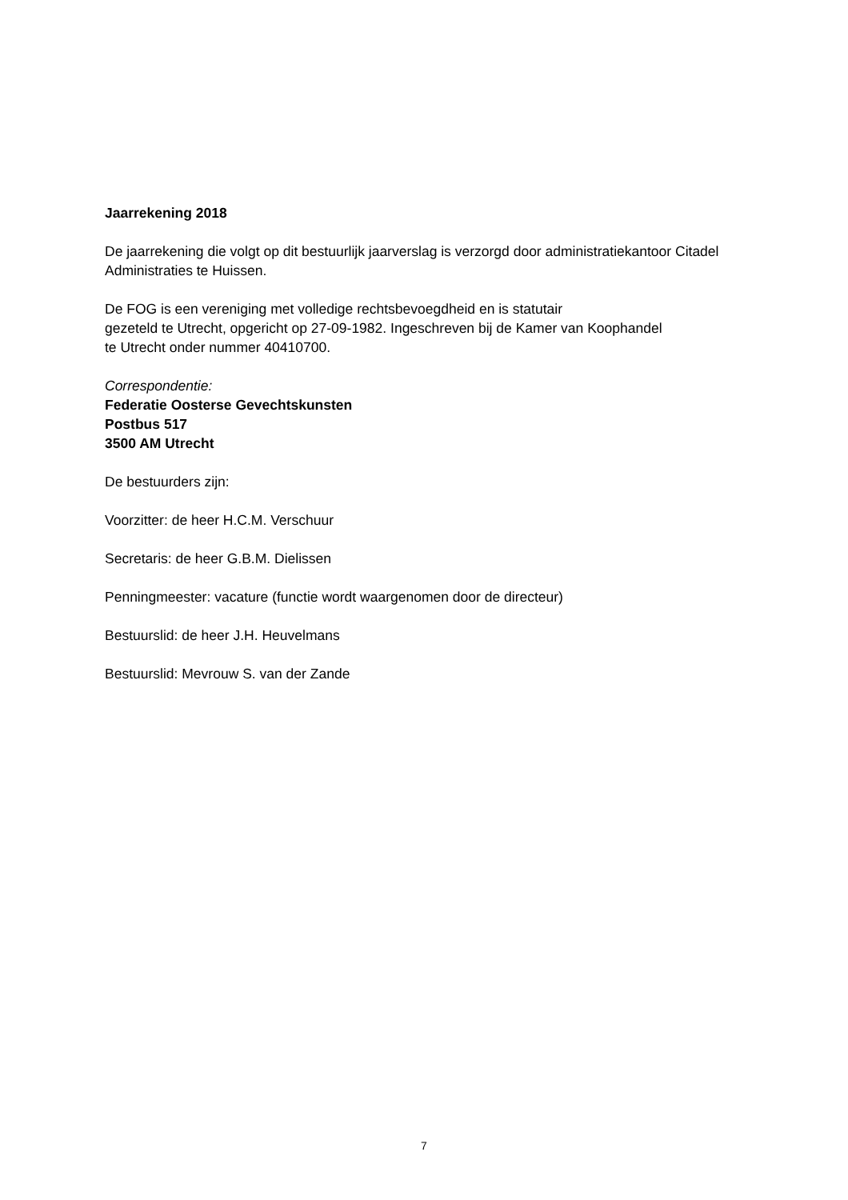Jaarrekening 2018
De jaarrekening die volgt op dit bestuurlijk jaarverslag is verzorgd door administratiekantoor Citadel Administraties te Huissen.
De FOG is een vereniging met volledige rechtsbevoegdheid en is statutair
gezeteld te Utrecht, opgericht op 27-09-1982. Ingeschreven bij de Kamer van Koophandel
te Utrecht onder nummer 40410700.
Correspondentie:
Federatie Oosterse Gevechtskunsten
Postbus 517
3500 AM Utrecht
De bestuurders zijn:
Voorzitter: de heer H.C.M. Verschuur
Secretaris: de heer G.B.M. Dielissen
Penningmeester: vacature (functie wordt waargenomen door de directeur)
Bestuurslid: de heer J.H. Heuvelmans
Bestuurslid: Mevrouw S. van der Zande
7